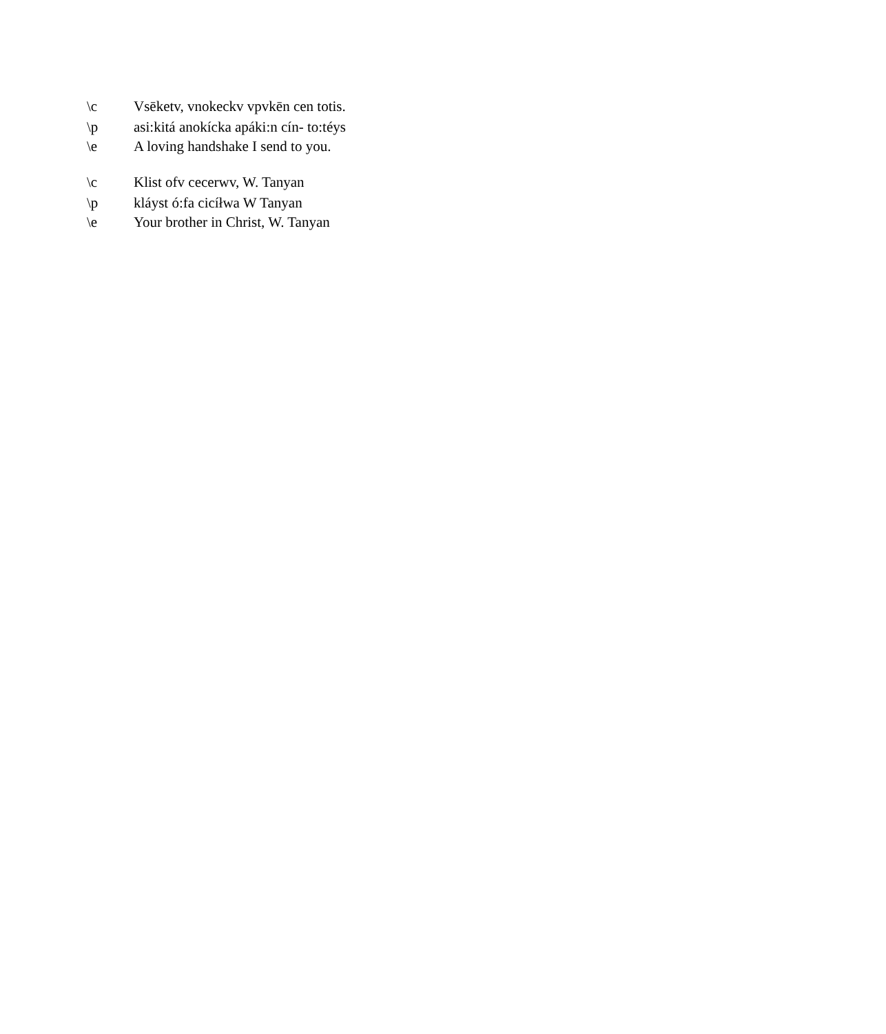\c Vsēketv, vnokeckv vpvkēn cen totis.
\p asi:kitá anokícka apáki:n cín- to:téys
\e A loving handshake I send to you.
\c Klist ofv cecerwv, W. Tanyan
\p kláyst ó:fa cicíłwa W Tanyan
\e Your brother in Christ, W. Tanyan